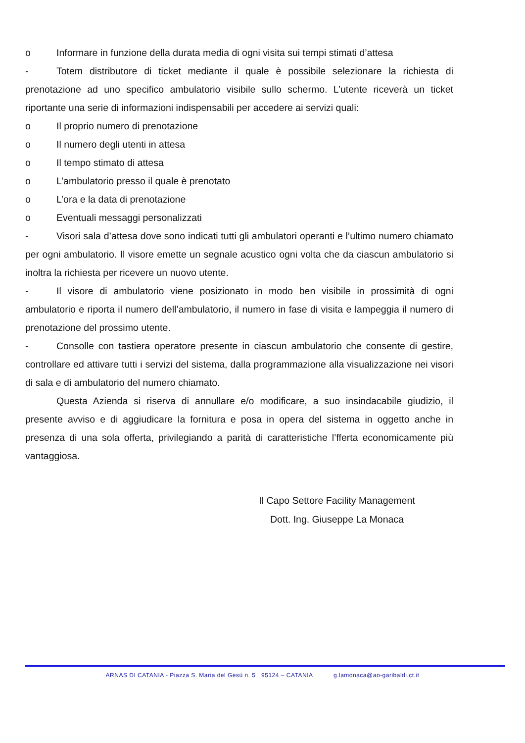o Informare in funzione della durata media di ogni visita sui tempi stimati d’attesa
- Totem distributore di ticket mediante il quale è possibile selezionare la richiesta di prenotazione ad uno specifico ambulatorio visibile sullo schermo. L’utente riceverà un ticket riportante una serie di informazioni indispensabili per accedere ai servizi quali:
o Il proprio numero di prenotazione
o Il numero degli utenti in attesa
o Il tempo stimato di attesa
o L’ambulatorio presso il quale è prenotato
o L’ora e la data di prenotazione
o Eventuali messaggi personalizzati
- Visori sala d’attesa dove sono indicati tutti gli ambulatori operanti e l’ultimo numero chiamato per ogni ambulatorio. Il visore emette un segnale acustico ogni volta che da ciascun ambulatorio si inoltra la richiesta per ricevere un nuovo utente.
- Il visore di ambulatorio viene posizionato in modo ben visibile in prossimità di ogni ambulatorio e riporta il numero dell’ambulatorio, il numero in fase di visita e lampeggia il numero di prenotazione del prossimo utente.
- Consolle con tastiera operatore presente in ciascun ambulatorio che consente di gestire, controllare ed attivare tutti i servizi del sistema, dalla programmazione alla visualizzazione nei visori di sala e di ambulatorio del numero chiamato.
Questa Azienda si riserva di annullare e/o modificare, a suo insindacabile giudizio, il presente avviso e di aggiudicare la fornitura e posa in opera del sistema in oggetto anche in presenza di una sola offerta, privilegiando a parità di caratteristiche l’fferta economicamente più vantaggiosa.
Il Capo Settore Facility Management
Dott. Ing. Giuseppe La Monaca
ARNAS DI CATANIA - Piazza S. Maria del Gesù n. 5 95124 – CATANIA g.lamonaca@ao-garibaldi.ct.it